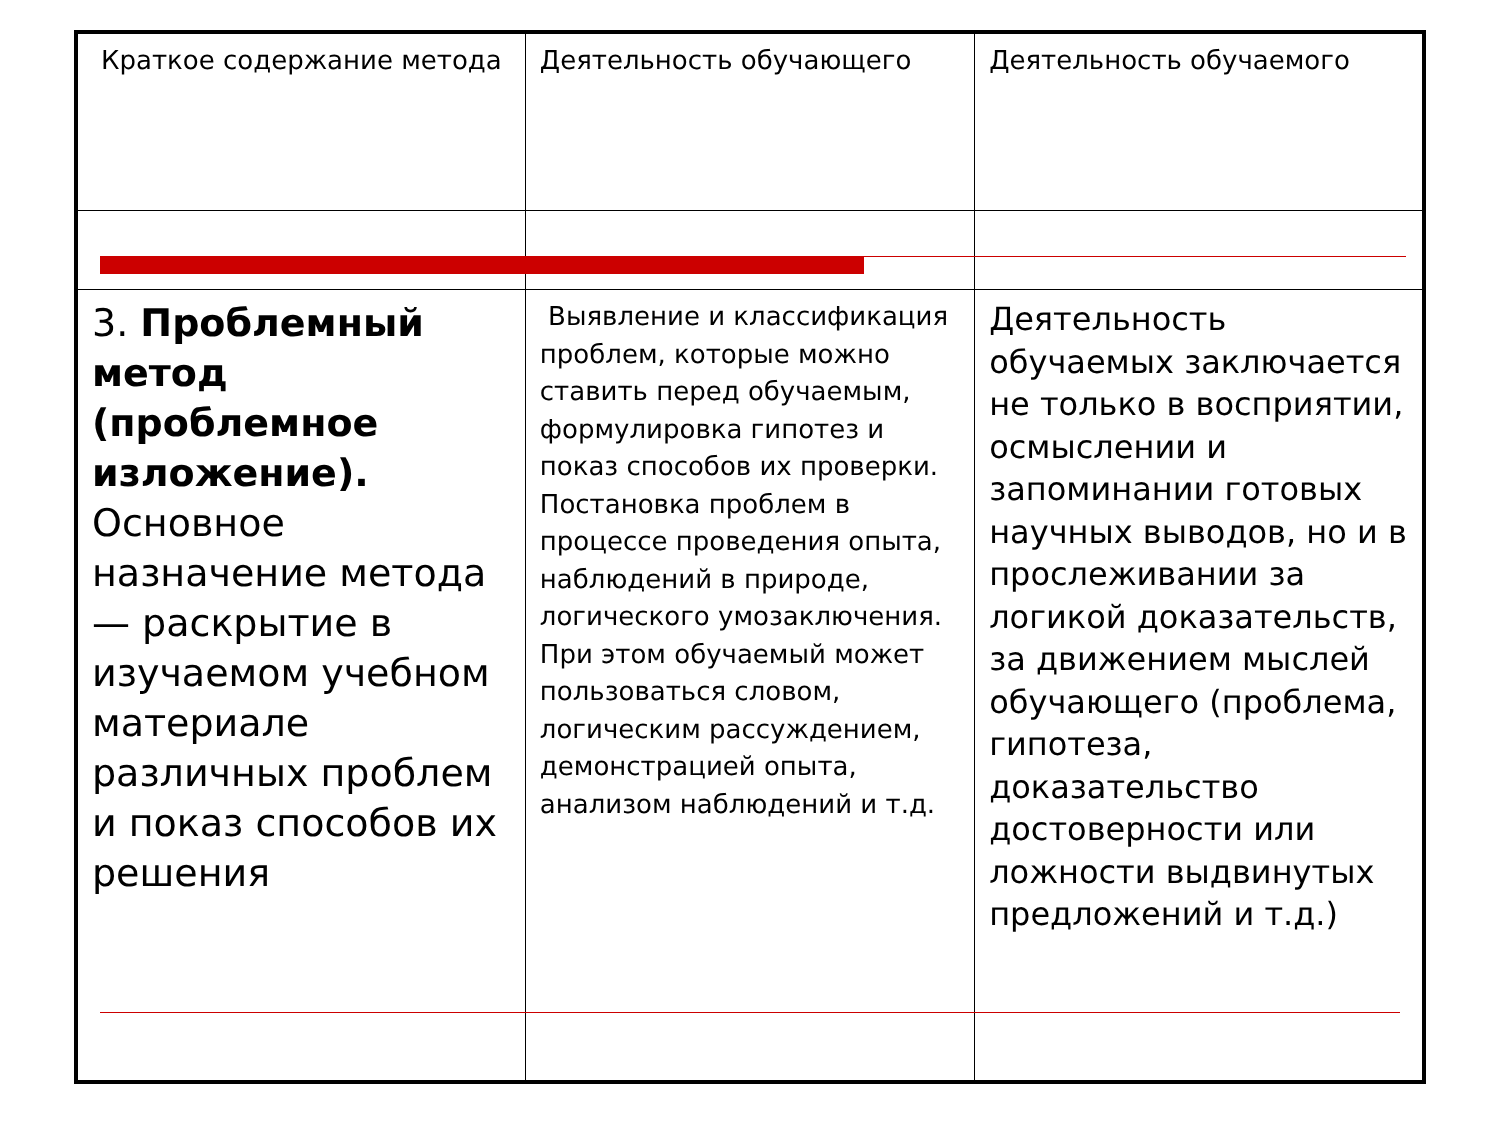| Краткое содержание метода | Деятельность обучающего | Деятельность обучаемого |
| 3. Проблемный метод (проблемное изложение). Основное назначение метода — раскрытие в изучаемом учебном материале различных проблем и показ способов их решения | Выявление и классификация проблем, которые можно ставить перед обучаемым, формулировка гипотез и показ способов их проверки. Постановка проблем в процессе проведения опыта, наблюдений в природе, логического умозаключения. При этом обучаемый может пользоваться словом, логическим рассуждением, демонстрацией опыта, анализом наблюдений и т.д. | Деятельность обучаемых заключается не только в восприятии, осмыслении и запоминании готовых научных выводов, но и в прослеживании за логикой доказательств, за движением мыслей обучающего (проблема, гипотеза, доказательство достоверности или ложности выдвинутых предложений и т.д.) |